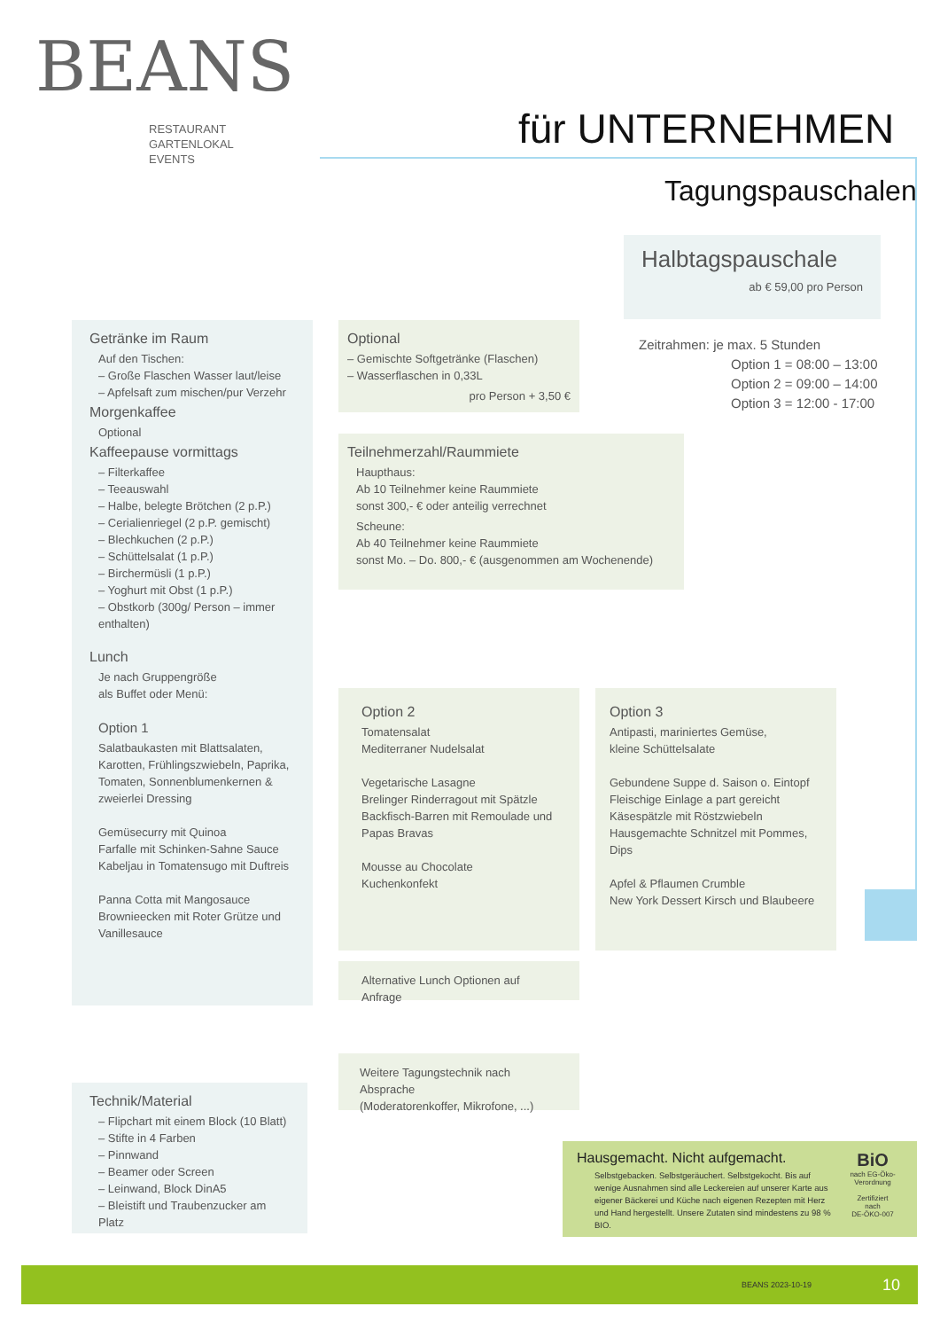BEANS
RESTAURANT
GARTENLOKAL
EVENTS
für UNTERNEHMEN
Tagungspauschalen
Halbtagspauschale
ab € 59,00 pro Person
Zeitrahmen: je max. 5 Stunden
Option 1 = 08:00 – 13:00
Option 2 = 09:00 – 14:00
Option 3 = 12:00 - 17:00
Getränke im Raum
Auf den Tischen:
– Große Flaschen Wasser laut/leise
– Apfelsaft zum mischen/pur Verzehr
Morgenkaffee
Optional
Kaffeepause vormittags
– Filterkaffee
– Teeauswahl
– Halbe, belegte Brötchen (2 p.P.)
– Cerialienriegel (2 p.P. gemischt)
– Blechkuchen (2 p.P.)
– Schüttelsalat (1 p.P.)
– Birchermüsli (1 p.P.)
– Yoghurt mit Obst (1 p.P.)
– Obstkorb (300g/ Person – immer enthalten)
Lunch
Je nach Gruppengröße
als Buffet oder Menü:
Option 1
Salatbaukasten mit Blattsalaten, Karotten, Frühlingszwiebeln, Paprika, Tomaten, Sonnenblumenkernen & zweierlei Dressing
Gemüsecurry mit Quinoa
Farfalle mit Schinken-Sahne Sauce
Kabeljau in Tomatensugo mit Duftreis
Panna Cotta mit Mangosauce
Brownieecken mit Roter Grütze und Vanillesauce
Optional
– Gemischte Softgetränke (Flaschen)
– Wasserflaschen in 0,33L
pro Person + 3,50 €
Teilnehmerzahl/Raummiete
Haupthaus:
Ab 10 Teilnehmer keine Raummiete
sonst 300,- € oder anteilig verrechnet
Scheune:
Ab 40 Teilnehmer keine Raummiete
sonst Mo. – Do. 800,- € (ausgenommen am Wochenende)
Option 2
Tomatensalat
Mediterraner Nudelsalat
Vegetarische Lasagne
Brelinger Rinderragout mit Spätzle
Backfisch-Barren mit Remoulade und Papas Bravas
Mousse au Chocolate
Kuchenkonfekt
Option 3
Antipasti, mariniertes Gemüse,
kleine Schüttelsalate
Gebundene Suppe d. Saison o. Eintopf
Fleischige Einlage a part gereicht
Käsespätzle mit Röstzwiebeln
Hausgemachte Schnitzel mit Pommes, Dips
Apfel & Pflaumen Crumble
New York Dessert Kirsch und Blaubeere
Alternative Lunch Optionen auf Anfrage
Weitere Tagungstechnik nach Absprache
(Moderatorenkoffer, Mikrofone, ...)
Technik/Material
– Flipchart mit einem Block (10 Blatt)
– Stifte in 4 Farben
– Pinnwand
– Beamer oder Screen
– Leinwand, Block DinA5
– Bleistift und Traubenzucker am Platz
Hausgemacht. Nicht aufgemacht.
Selbstgebacken. Selbstgeräuchert. Selbstgekocht. Bis auf wenige Ausnahmen sind alle Leckereien auf unserer Karte aus eigener Bäckerei und Küche nach eigenen Rezepten mit Herz und Hand hergestellt. Unsere Zutaten sind mindestens zu 98 % BIO.
BiO
nach EG-Öko-Verordnung
Zertifiziert
nach
DE-ÖKO-007
BEANS 2023-10-19 10